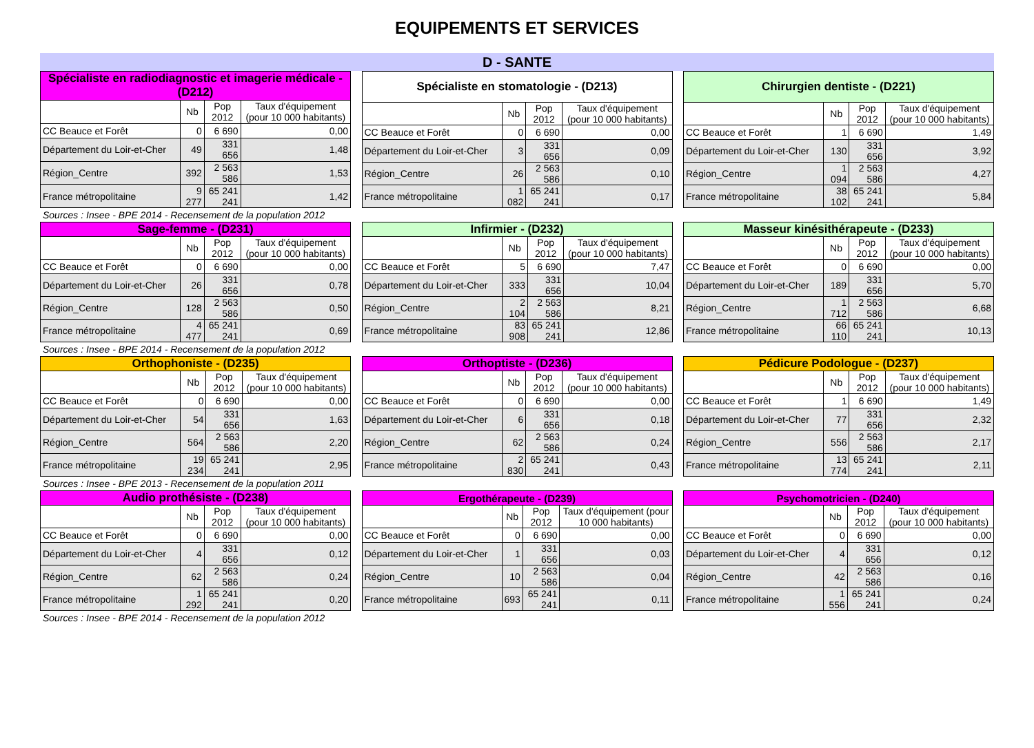EQUIPEMENTS ET SERVICES
D - SANTE
| Spécialiste en radiodiagnostic et imagerie médicale - (D212) | | | |
| --- | --- | --- | --- |
| | Nb | Pop 2012 | Taux d'équipement (pour 10 000 habitants) |
| CC Beauce et Forêt | 0 | 6 690 | 0,00 |
| Département du Loir-et-Cher | 49 | 331 656 | 1,48 |
| Région_Centre | 392 | 2 563 586 | 1,53 |
| France métropolitaine | 9 277 | 65 241 241 | 1,42 |
| Spécialiste en stomatologie - (D213) | | | |
| --- | --- | --- | --- |
| | Nb | Pop 2012 | Taux d'équipement (pour 10 000 habitants) |
| CC Beauce et Forêt | 0 | 6 690 | 0,00 |
| Département du Loir-et-Cher | 3 | 331 656 | 0,09 |
| Région_Centre | 26 | 2 563 586 | 0,10 |
| France métropolitaine | 1 082 | 65 241 241 | 0,17 |
| Chirurgien dentiste - (D221) | | | |
| --- | --- | --- | --- |
| | Nb | Pop 2012 | Taux d'équipement (pour 10 000 habitants) |
| CC Beauce et Forêt | 1 | 6 690 | 1,49 |
| Département du Loir-et-Cher | 130 | 331 656 | 3,92 |
| Région_Centre | 1 094 | 2 563 586 | 4,27 |
| France métropolitaine | 38 102 | 65 241 241 | 5,84 |
Sources : Insee - BPE 2014 - Recensement de la population 2012
| Sage-femme - (D231) | | | |
| --- | --- | --- | --- |
| | Nb | Pop 2012 | Taux d'équipement (pour 10 000 habitants) |
| CC Beauce et Forêt | 0 | 6 690 | 0,00 |
| Département du Loir-et-Cher | 26 | 331 656 | 0,78 |
| Région_Centre | 128 | 2 563 586 | 0,50 |
| France métropolitaine | 4 477 | 65 241 241 | 0,69 |
| Infirmier - (D232) | | | |
| --- | --- | --- | --- |
| | Nb | Pop 2012 | Taux d'équipement (pour 10 000 habitants) |
| CC Beauce et Forêt | 5 | 6 690 | 7,47 |
| Département du Loir-et-Cher | 333 | 331 656 | 10,04 |
| Région_Centre | 2 104 | 2 563 586 | 8,21 |
| France métropolitaine | 83 908 | 65 241 241 | 12,86 |
| Masseur kinésithérapeute - (D233) | | | |
| --- | --- | --- | --- |
| | Nb | Pop 2012 | Taux d'équipement (pour 10 000 habitants) |
| CC Beauce et Forêt | 0 | 6 690 | 0,00 |
| Département du Loir-et-Cher | 189 | 331 656 | 5,70 |
| Région_Centre | 1 712 | 2 563 586 | 6,68 |
| France métropolitaine | 66 110 | 65 241 241 | 10,13 |
Sources : Insee - BPE 2014 - Recensement de la population 2012
| Orthophoniste - (D235) | | | |
| --- | --- | --- | --- |
| | Nb | Pop 2012 | Taux d'équipement (pour 10 000 habitants) |
| CC Beauce et Forêt | 0 | 6 690 | 0,00 |
| Département du Loir-et-Cher | 54 | 331 656 | 1,63 |
| Région_Centre | 564 | 2 563 586 | 2,20 |
| France métropolitaine | 19 234 | 65 241 241 | 2,95 |
| Orthoptiste - (D236) | | | |
| --- | --- | --- | --- |
| | Nb | Pop 2012 | Taux d'équipement (pour 10 000 habitants) |
| CC Beauce et Forêt | 0 | 6 690 | 0,00 |
| Département du Loir-et-Cher | 6 | 331 656 | 0,18 |
| Région_Centre | 62 | 2 563 586 | 0,24 |
| France métropolitaine | 2 830 | 65 241 241 | 0,43 |
| Pédicure Podologue - (D237) | | | |
| --- | --- | --- | --- |
| | Nb | Pop 2012 | Taux d'équipement (pour 10 000 habitants) |
| CC Beauce et Forêt | 1 | 6 690 | 1,49 |
| Département du Loir-et-Cher | 77 | 331 656 | 2,32 |
| Région_Centre | 556 | 2 563 586 | 2,17 |
| France métropolitaine | 13 774 | 65 241 241 | 2,11 |
Sources : Insee - BPE 2013 - Recensement de la population 2011
| Audio prothésiste - (D238) | | | |
| --- | --- | --- | --- |
| | Nb | Pop 2012 | Taux d'équipement (pour 10 000 habitants) |
| CC Beauce et Forêt | 0 | 6 690 | 0,00 |
| Département du Loir-et-Cher | 4 | 331 656 | 0,12 |
| Région_Centre | 62 | 2 563 586 | 0,24 |
| France métropolitaine | 1 292 | 65 241 241 | 0,20 |
| Ergothérapeute - (D239) | | | |
| --- | --- | --- | --- |
| | Nb | Pop 2012 | Taux d'équipement (pour 10 000 habitants) |
| CC Beauce et Forêt | 0 | 6 690 | 0,00 |
| Département du Loir-et-Cher | 1 | 331 656 | 0,03 |
| Région_Centre | 10 | 2 563 586 | 0,04 |
| France métropolitaine | 693 | 65 241 241 | 0,11 |
| Psychomotricien - (D240) | | | |
| --- | --- | --- | --- |
| | Nb | Pop 2012 | Taux d'équipement (pour 10 000 habitants) |
| CC Beauce et Forêt | 0 | 6 690 | 0,00 |
| Département du Loir-et-Cher | 4 | 331 656 | 0,12 |
| Région_Centre | 42 | 2 563 586 | 0,16 |
| France métropolitaine | 1 556 | 65 241 241 | 0,24 |
Sources : Insee - BPE 2014 - Recensement de la population 2012